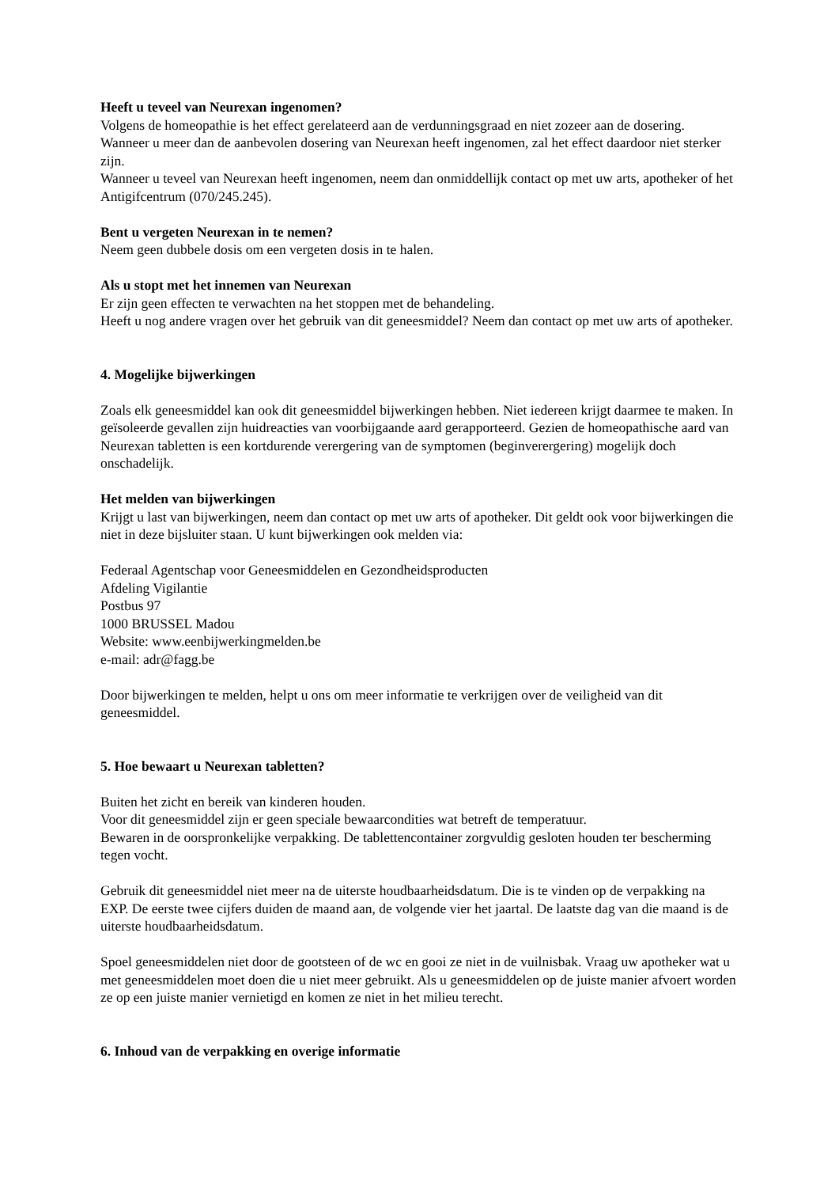Heeft u teveel van Neurexan ingenomen?
Volgens de homeopathie is het effect gerelateerd aan de verdunningsgraad en niet zozeer aan de dosering. Wanneer u meer dan de aanbevolen dosering van Neurexan heeft ingenomen, zal het effect daardoor niet sterker zijn.
Wanneer u teveel van Neurexan heeft ingenomen, neem dan onmiddellijk contact op met uw arts, apotheker of het Antigifcentrum (070/245.245).
Bent u vergeten Neurexan in te nemen?
Neem geen dubbele dosis om een vergeten dosis in te halen.
Als u stopt met het innemen van Neurexan
Er zijn geen effecten te verwachten na het stoppen met de behandeling.
Heeft u nog andere vragen over het gebruik van dit geneesmiddel? Neem dan contact op met uw arts of apotheker.
4. Mogelijke bijwerkingen
Zoals elk geneesmiddel kan ook dit geneesmiddel bijwerkingen hebben. Niet iedereen krijgt daarmee te maken. In geïsoleerde gevallen zijn huidreacties van voorbijgaande aard gerapporteerd. Gezien de homeopathische aard van Neurexan tabletten is een kortdurende verergering van de symptomen (beginverergering) mogelijk doch onschadelijk.
Het melden van bijwerkingen
Krijgt u last van bijwerkingen, neem dan contact op met uw arts of apotheker. Dit geldt ook voor bijwerkingen die niet in deze bijsluiter staan. U kunt bijwerkingen ook melden via:
Federaal Agentschap voor Geneesmiddelen en Gezondheidsproducten
Afdeling Vigilantie
Postbus 97
1000 BRUSSEL Madou
Website: www.eenbijwerkingmelden.be
e-mail: adr@fagg.be
Door bijwerkingen te melden, helpt u ons om meer informatie te verkrijgen over de veiligheid van dit geneesmiddel.
5. Hoe bewaart u Neurexan tabletten?
Buiten het zicht en bereik van kinderen houden.
Voor dit geneesmiddel zijn er geen speciale bewaarcondities wat betreft de temperatuur.
Bewaren in de oorspronkelijke verpakking. De tablettencontainer zorgvuldig gesloten houden ter bescherming tegen vocht.
Gebruik dit geneesmiddel niet meer na de uiterste houdbaarheidsdatum. Die is te vinden op de verpakking na EXP. De eerste twee cijfers duiden de maand aan, de volgende vier het jaartal. De laatste dag van die maand is de uiterste houdbaarheidsdatum.
Spoel geneesmiddelen niet door de gootsteen of de wc en gooi ze niet in de vuilnisbak. Vraag uw apotheker wat u met geneesmiddelen moet doen die u niet meer gebruikt. Als u geneesmiddelen op de juiste manier afvoert worden ze op een juiste manier vernietigd en komen ze niet in het milieu terecht.
6. Inhoud van de verpakking en overige informatie